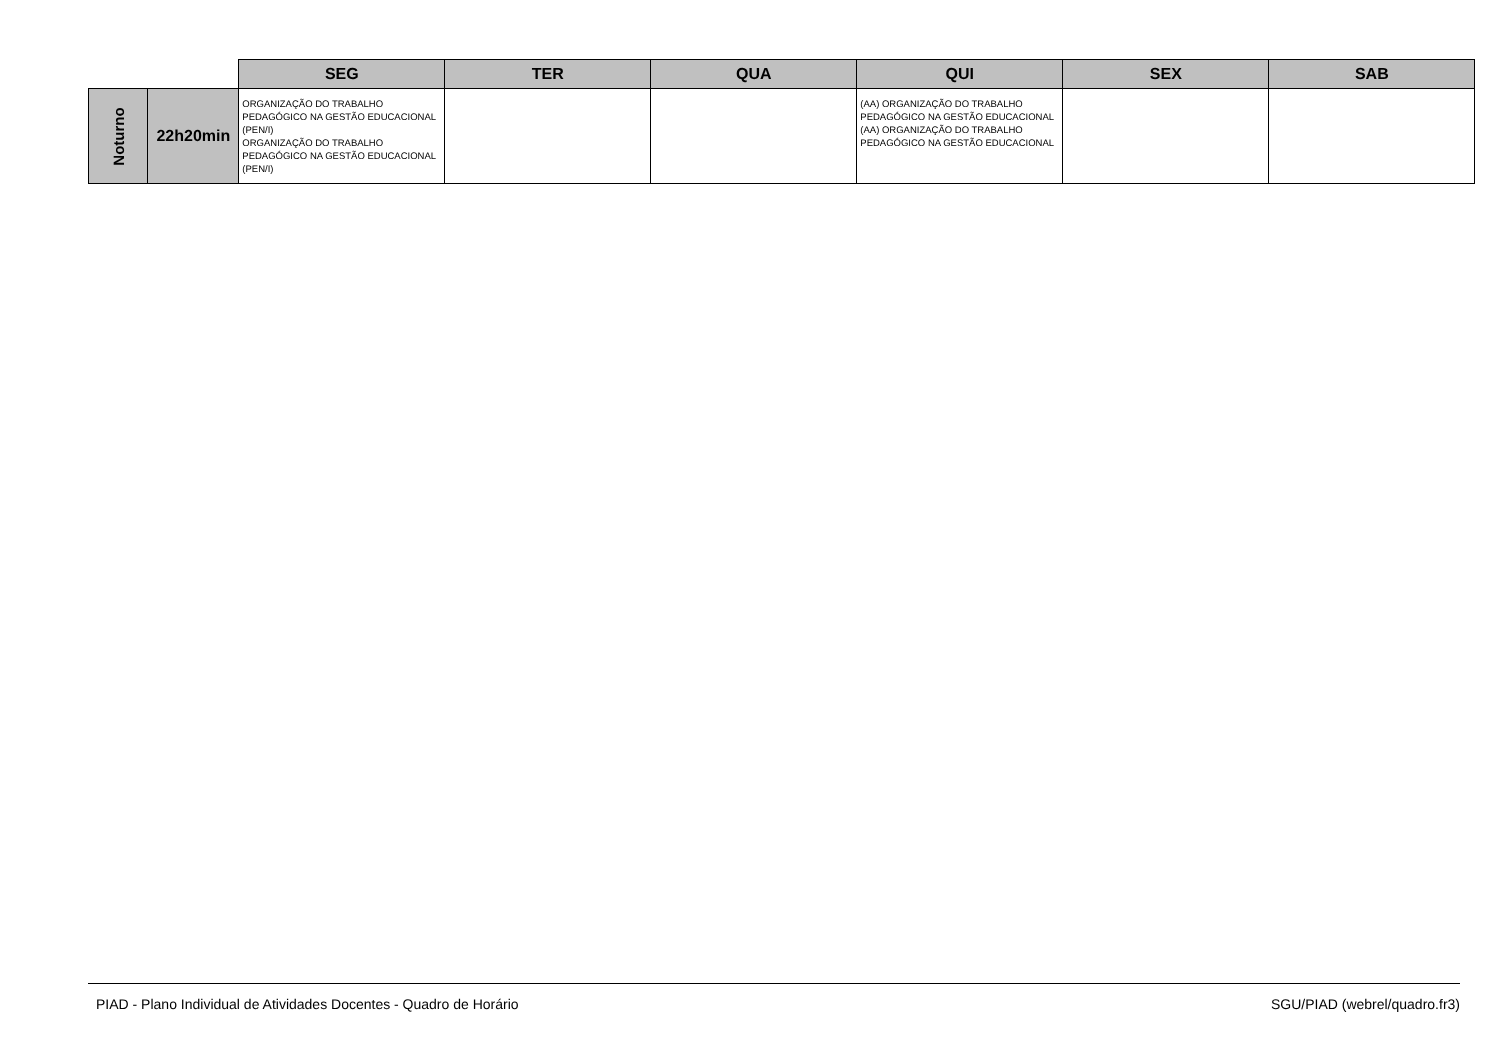| | | SEG | TER | QUA | QUI | SEX | SAB |
| --- | --- | --- | --- | --- | --- | --- | --- |
| Noturno | 22h20min | ORGANIZAÇÃO DO TRABALHO PEDAGÓGICO NA GESTÃO EDUCACIONAL (PEN/I) ORGANIZAÇÃO DO TRABALHO PEDAGÓGICO NA GESTÃO EDUCACIONAL (PEN/I) | | | (AA) ORGANIZAÇÃO DO TRABALHO PEDAGÓGICO NA GESTÃO EDUCACIONAL (AA) ORGANIZAÇÃO DO TRABALHO PEDAGÓGICO NA GESTÃO EDUCACIONAL | | |
PIAD - Plano Individual de Atividades Docentes - Quadro de Horário SGU/PIAD (webrel/quadro.fr3)